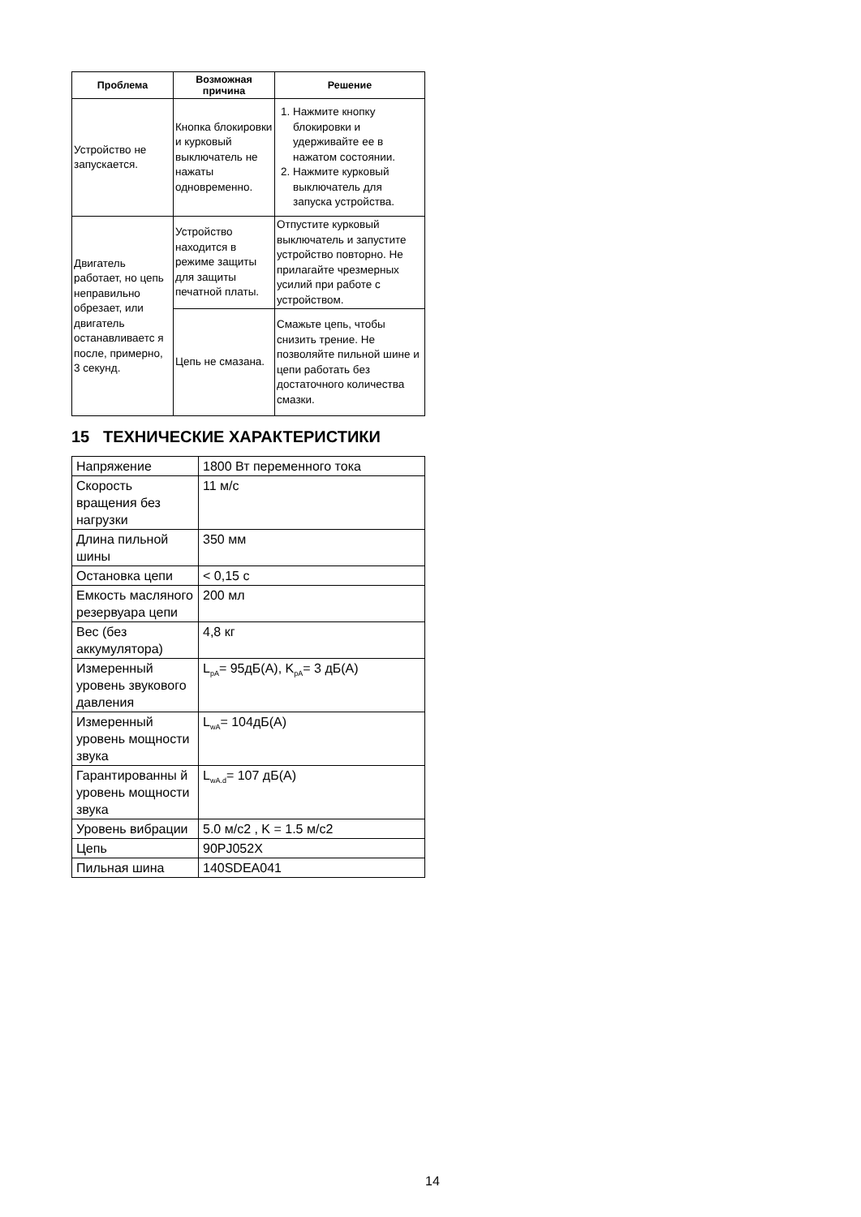| Проблема | Возможная причина | Решение |
| --- | --- | --- |
| Устройство не запускается. | Кнопка блокировки и курковый выключатель не нажаты одновременно. | 1. Нажмите кнопку блокировки и удерживайте ее в нажатом состоянии. 2. Нажмите курковый выключатель для запуска устройства. |
| Двигатель работает, но цепь неправильно обрезает, или двигатель останавливаетс я после, примерно, 3 секунд. | Устройство находится в режиме защиты для защиты печатной платы. | Отпустите курковый выключатель и запустите устройство повторно. Не прилагайте чрезмерных усилий при работе с устройством. |
| | Цепь не смазана. | Смажьте цепь, чтобы снизить трение. Не позволяйте пильной шине и цепи работать без достаточного количества смазки. |
15 ТЕХНИЧЕСКИЕ ХАРАКТЕРИСТИКИ
| Напряжение | 1800 Вт переменного тока |
| Скорость вращения без нагрузки | 11 м/с |
| Длина пильной шины | 350 мм |
| Остановка цепи | < 0,15 с |
| Емкость масляного резервуара цепи | 200 мл |
| Вес (без аккумулятора) | 4,8 кг |
| Измеренный уровень звукового давления | L<sub>pA</sub>= 95дБ(A), K<sub>pA</sub>= 3 дБ(A) |
| Измеренный уровень мощности звука | L<sub>wA</sub>= 104дБ(A) |
| Гарантированны й уровень мощности звука | L<sub>wA.d</sub>= 107 дБ(A) |
| Уровень вибрации | 5.0 м/с2 , K = 1.5 м/с2 |
| Цепь | 90PJ052X |
| Пильная шина | 140SDEA041 |
14